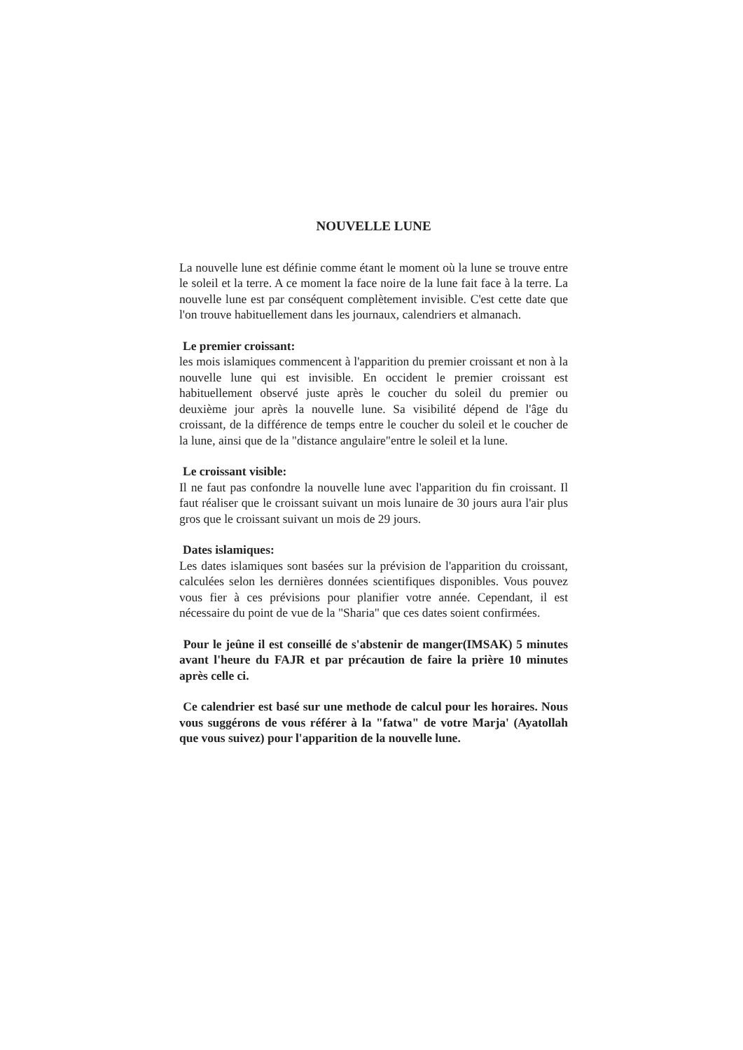NOUVELLE LUNE
La nouvelle lune est définie comme étant le moment où la lune se trouve entre le soleil et la terre. A ce moment la face noire de la lune fait face à la terre. La nouvelle lune est par conséquent complètement invisible. C'est cette date que l'on trouve habituellement dans les journaux, calendriers et almanach.
Le premier croissant:
les mois islamiques commencent à l'apparition du premier croissant et non à la nouvelle lune qui est invisible. En occident le premier croissant est habituellement observé juste après le coucher du soleil du premier ou deuxième jour après la nouvelle lune. Sa visibilité dépend de l'âge du croissant, de la différence de temps entre le coucher du soleil et le coucher de la lune, ainsi que de la "distance angulaire"entre le soleil et la lune.
Le croissant visible:
Il ne faut pas confondre la nouvelle lune avec l'apparition du fin croissant. Il faut réaliser que le croissant suivant un mois lunaire de 30 jours aura l'air plus gros que le croissant suivant un mois de 29 jours.
Dates islamiques:
Les dates islamiques sont basées sur la prévision de l'apparition du croissant, calculées selon les dernières données scientifiques disponibles. Vous pouvez vous fier à ces prévisions pour planifier votre année. Cependant, il est nécessaire du point de vue de la "Sharia" que ces dates soient confirmées.
Pour le jeûne il est conseillé de s'abstenir de manger(IMSAK) 5 minutes avant l'heure du FAJR et par précaution de faire la prière 10 minutes après celle ci.
Ce calendrier est basé sur une methode de calcul pour les horaires. Nous vous suggérons de vous référer à la "fatwa" de votre Marja' (Ayatollah que vous suivez) pour l'apparition de la nouvelle lune.